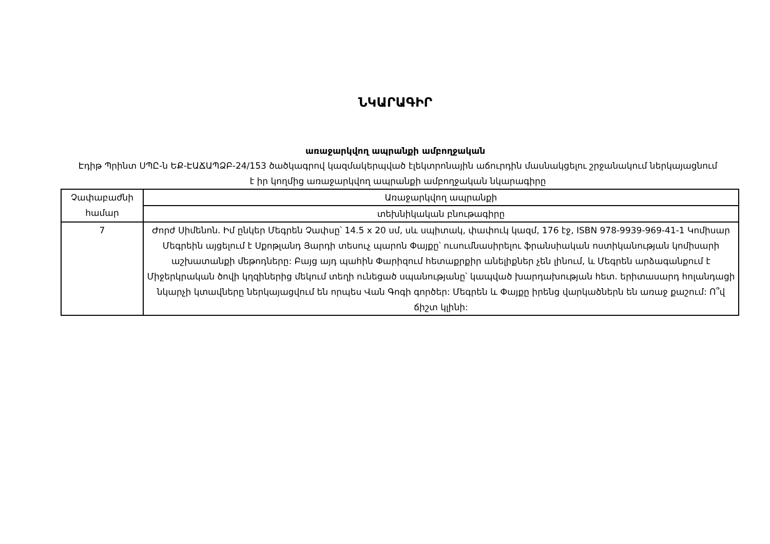ՆԿԱՐԱԳԻՐ
առաջարկվող ապրանքի ամբողջական
Էդիթ Պրինտ ՍՊԸ-ն ԵՔ-ԷԱՃԱՊՁԲ-24/153 ծածկագրով կազմակերպված էլեկտրոնային աճուրդին մասնակցելու շրջանակում ներկայացնում է իր կողմից առաջարկվող ապրանքի ամբողջական նկարագիրը
| Չափաբաժնի համար | Առաջարկվող ապրանքի |
| | տեխնիկական բնութագիրը |
| 7 | Ժորժ Սիմենոն. Իմ ընկեր Մեգրեն Չափսը՝ 14.5 x 20 սմ, սև սպիտակ, փափուկ կազմ, 176 էջ, ISBN 978-9939-969-41-1 Կոմիսար Մեգրեին այցելում է Սքոթլանդ Յարդի տեսուչ պարոն Փայքը՝ ուսումնասիրելու ֆրանսիական ոստիկանության կոմիսարի աշխատանքի մեթոդները: Բայց այդ պահին Փարիզում հետաքրքիր անելիքներ չեն լինում, և Մեգրեն արձագանքում է Միջերկրական ծովի կղզիներից մեկում տեղի ունեցած սպանությանը՝ կապված խարդախության հետ. երիտասարդ հոլանդացի նկարչի կտավները ներկայացվում են որպես Վան Գոգի գործեր: Մեգրեն և Փայքը իրենց վարկածներն են առաջ քաշում: Ո՞վ ճիշտ կլինի: |